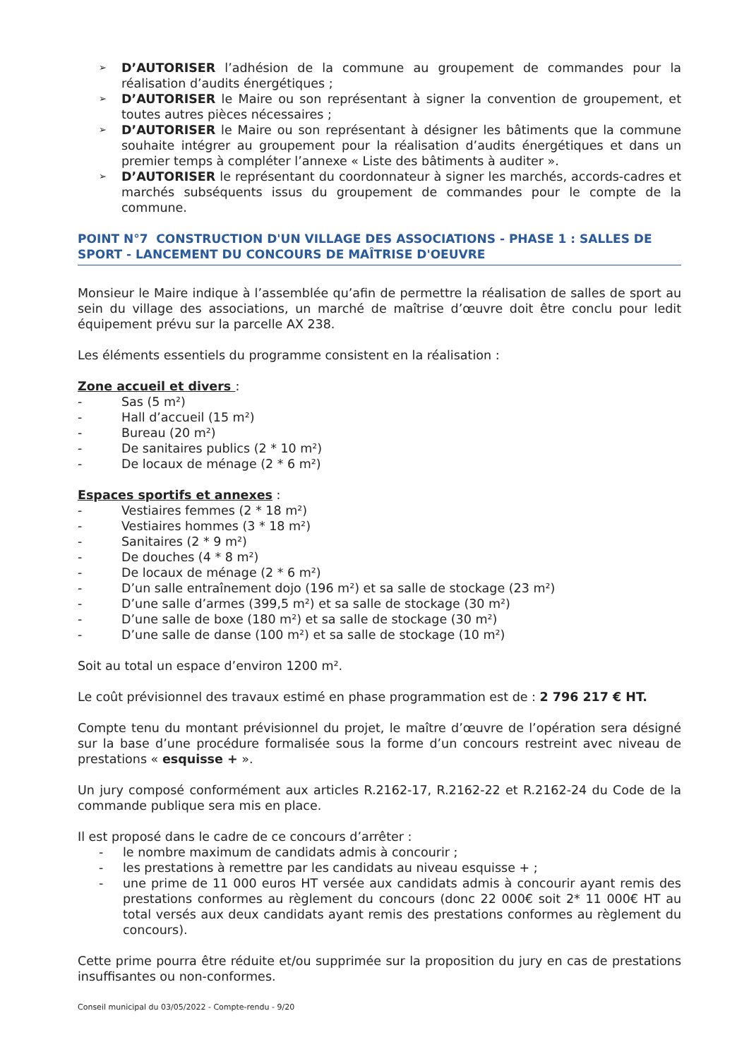➢ D’AUTORISER l’adhésion de la commune au groupement de commandes pour la réalisation d’audits énergétiques ;
➢ D’AUTORISER le Maire ou son représentant à signer la convention de groupement, et toutes autres pièces nécessaires ;
➢ D’AUTORISER le Maire ou son représentant à désigner les bâtiments que la commune souhaite intégrer au groupement pour la réalisation d’audits énergétiques et dans un premier temps à compléter l’annexe « Liste des bâtiments à auditer ».
➢ D’AUTORISER le représentant du coordonnateur à signer les marchés, accords-cadres et marchés subséquents issus du groupement de commandes pour le compte de la commune.
POINT N°7 CONSTRUCTION D'UN VILLAGE DES ASSOCIATIONS - PHASE 1 : SALLES DE SPORT - LANCEMENT DU CONCOURS DE MAÎTRISE D'OEUVRE
Monsieur le Maire indique à l’assemblée qu’afin de permettre la réalisation de salles de sport au sein du village des associations, un marché de maîtrise d’œuvre doit être conclu pour ledit équipement prévu sur la parcelle AX 238.
Les éléments essentiels du programme consistent en la réalisation :
Zone accueil et divers :
- Sas (5 m²)
- Hall d’accueil (15 m²)
- Bureau (20 m²)
- De sanitaires publics (2 * 10 m²)
- De locaux de ménage (2 * 6 m²)
Espaces sportifs et annexes :
- Vestiaires femmes (2 * 18 m²)
- Vestiaires hommes (3 * 18 m²)
- Sanitaires (2 * 9 m²)
- De douches (4 * 8 m²)
- De locaux de ménage (2 * 6 m²)
- D’un salle entraînement dojo (196 m²) et sa salle de stockage (23 m²)
- D’une salle d’armes (399,5 m²) et sa salle de stockage (30 m²)
- D’une salle de boxe (180 m²) et sa salle de stockage (30 m²)
- D’une salle de danse (100 m²) et sa salle de stockage (10 m²)
Soit au total un espace d’environ 1200 m².
Le coût prévisionnel des travaux estimé en phase programmation est de : 2 796 217 € HT.
Compte tenu du montant prévisionnel du projet, le maître d’œuvre de l’opération sera désigné sur la base d’une procédure formalisée sous la forme d’un concours restreint avec niveau de prestations « esquisse + ».
Un jury composé conformément aux articles R.2162-17, R.2162-22 et R.2162-24 du Code de la commande publique sera mis en place.
Il est proposé dans le cadre de ce concours d’arrêter :
- le nombre maximum de candidats admis à concourir ;
- les prestations à remettre par les candidats au niveau esquisse + ;
- une prime de 11 000 euros HT versée aux candidats admis à concourir ayant remis des prestations conformes au règlement du concours (donc 22 000€ soit 2* 11 000€ HT au total versés aux deux candidats ayant remis des prestations conformes au règlement du concours).
Cette prime pourra être réduite et/ou supprimée sur la proposition du jury en cas de prestations insuffisantes ou non-conformes.
Conseil municipal du 03/05/2022 - Compte-rendu - 9/20